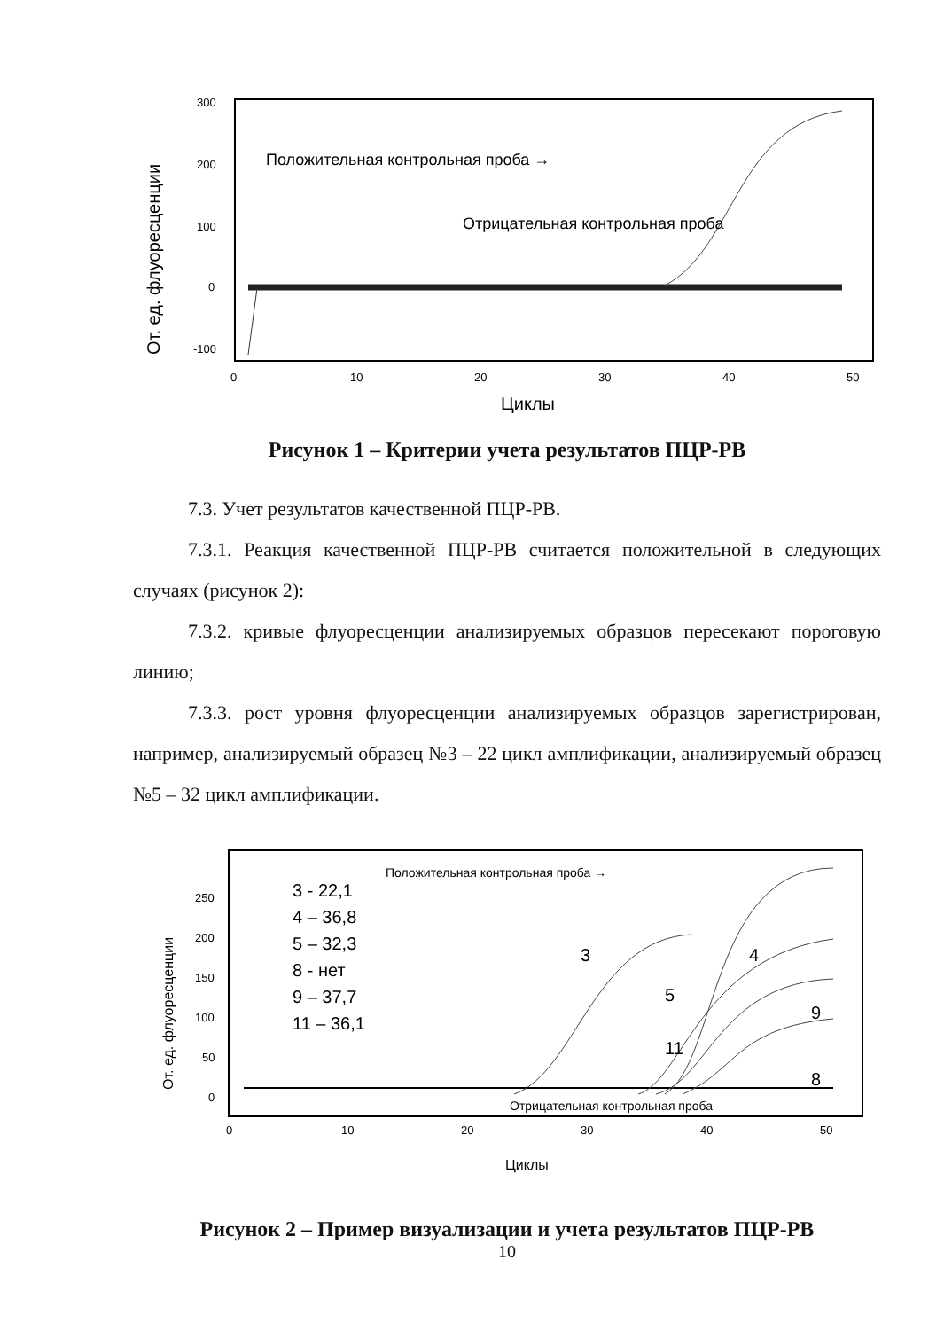От. ед. флуоресценции
300
200
100
0
-100
0
10
20
30
40
50
Положительная контрольная проба →
Отрицательная контрольная проба
Циклы
Рисунок 1 – Критерии учета результатов ПЦР-РВ
7.3. Учет результатов качественной ПЦР-РВ.
7.3.1. Реакция качественной ПЦР-РВ считается положительной в следующих случаях (рисунок 2):
7.3.2. кривые флуоресценции анализируемых образцов пересекают пороговую линию;
7.3.3. рост уровня флуоресценции анализируемых образцов зарегистрирован, например, анализируемый образец №3 – 22 цикл амплификации, анализируемый образец №5 – 32 цикл амплификации.
От. ед. флуоресценции
250
200
150
100
50
0
0
10
20
30
40
50
3 - 22,1
4 – 36,8
5 – 32,3
8 - нет
9 – 37,7
11 – 36,1
3
5
11
4
9
8
Положительная контрольная проба →
Отрицательная контрольная проба
Циклы
Рисунок 2 – Пример визуализации и учета результатов ПЦР-РВ
10